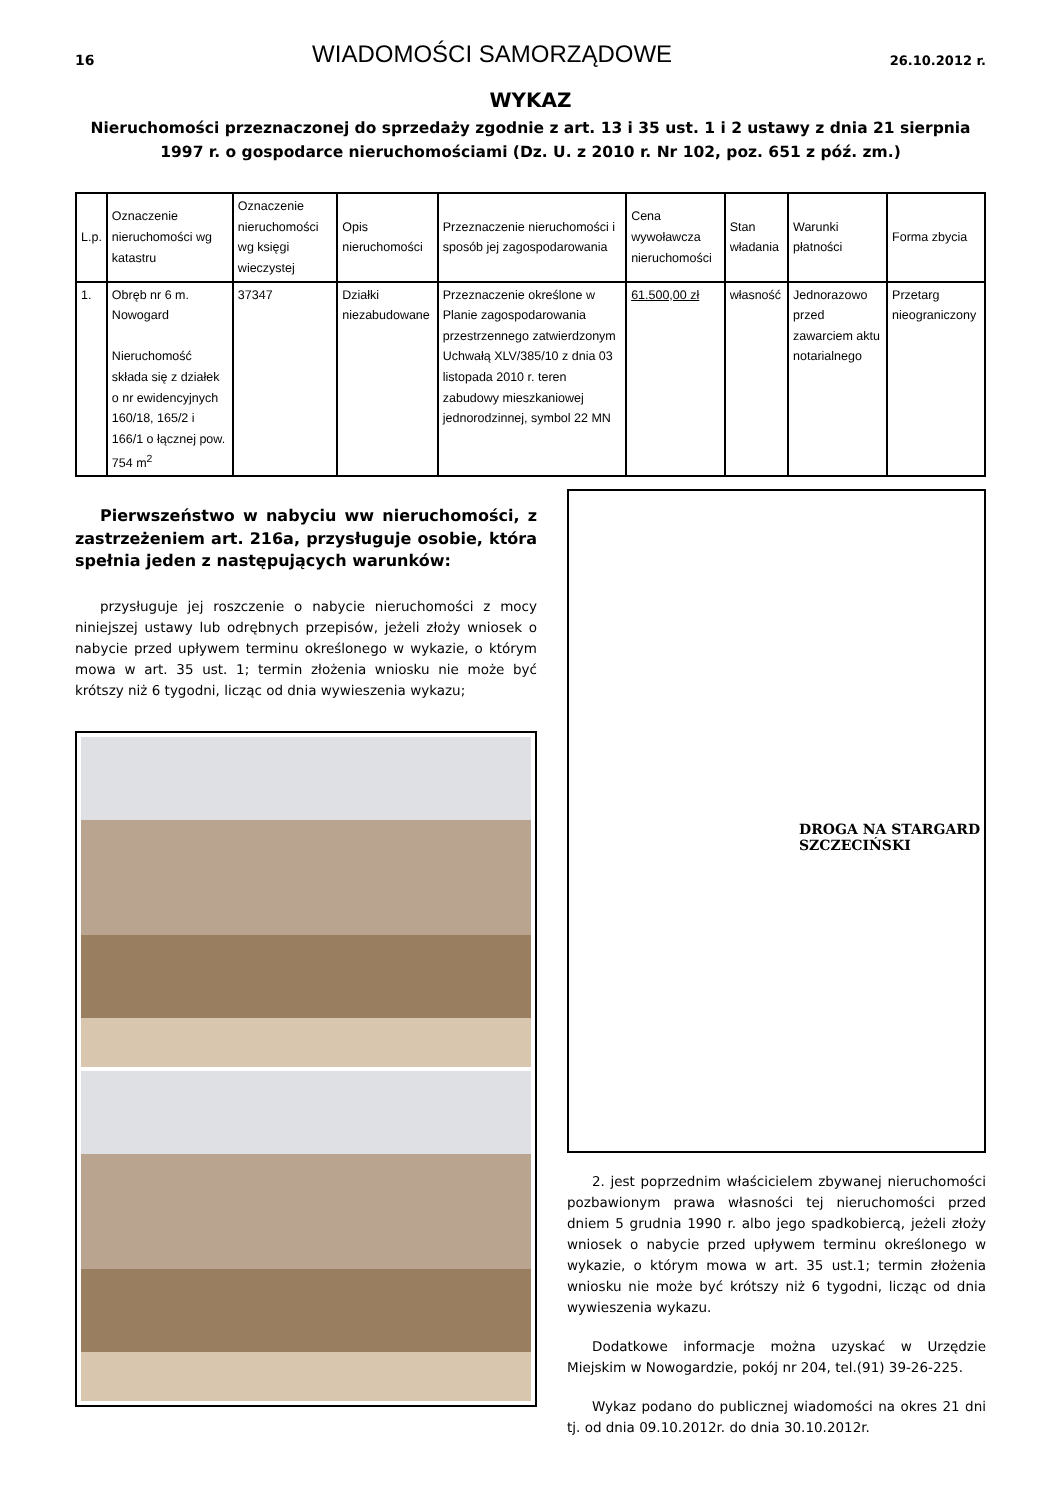16 WIADOMOŚCI SAMORZĄDOWE 26.10.2012 r.
WYKAZ
Nieruchomości przeznaczonej do sprzedaży zgodnie z art. 13 i 35 ust. 1 i 2 ustawy z dnia 21 sierpnia 1997 r. o gospodarce nieruchomościami (Dz. U. z 2010 r. Nr 102, poz. 651 z póź. zm.)
| L.p. | Oznaczenie nieruchomości wg katastru | Oznaczenie nieruchomości wg księgi wieczystej | Opis nieruchomości | Przeznaczenie nieruchomości i sposób jej zagospodarowania | Cena wywoławcza nieruchomości | Stan władania | Warunki płatności | Forma zbycia |
| --- | --- | --- | --- | --- | --- | --- | --- | --- |
| 1. | Obręb nr 6 m. Nowogard Nieruchomość składa się z działek o nr ewidencyjnych 160/18, 165/2 i 166/1 o łącznej pow. 754 m<sup>2</sup> | 37347 | Działki niezabudowane | Przeznaczenie określone w Planie zagospodarowania przestrzennego zatwierdzonym Uchwałą XLV/385/10 z dnia 03 listopada 2010 r. teren zabudowy mieszkaniowej jednorodzinnej, symbol 22 MN | 61.500,00 zł | własność | Jednorazowo przed zawarciem aktu notarialnego | Przetarg nieograniczony |
Pierwszeństwo w nabyciu ww nieruchomości, z zastrzeżeniem art. 216a, przysługuje osobie, która spełnia jeden z następujących warunków:
przysługuje jej roszczenie o nabycie nieruchomości z mocy niniejszej ustawy lub odrębnych przepisów, jeżeli złoży wniosek o nabycie przed upływem terminu określonego w wykazie, o którym mowa w art. 35 ust. 1; termin złożenia wniosku nie może być krótszy niż 6 tygodni, licząc od dnia wywieszenia wykazu;
DROGA NA STARGARD SZCZECIŃSKI
2. jest poprzednim właścicielem zbywanej nieruchomości pozbawionym prawa własności tej nieruchomości przed dniem 5 grudnia 1990 r. albo jego spadkobiercą, jeżeli złoży wniosek o nabycie przed upływem terminu określonego w wykazie, o którym mowa w art. 35 ust.1; termin złożenia wniosku nie może być krótszy niż 6 tygodni, licząc od dnia wywieszenia wykazu.
Dodatkowe informacje można uzyskać w Urzędzie Miejskim w Nowogardzie, pokój nr 204, tel.(91) 39-26-225.
Wykaz podano do publicznej wiadomości na okres 21 dni tj. od dnia 09.10.2012r. do dnia 30.10.2012r.